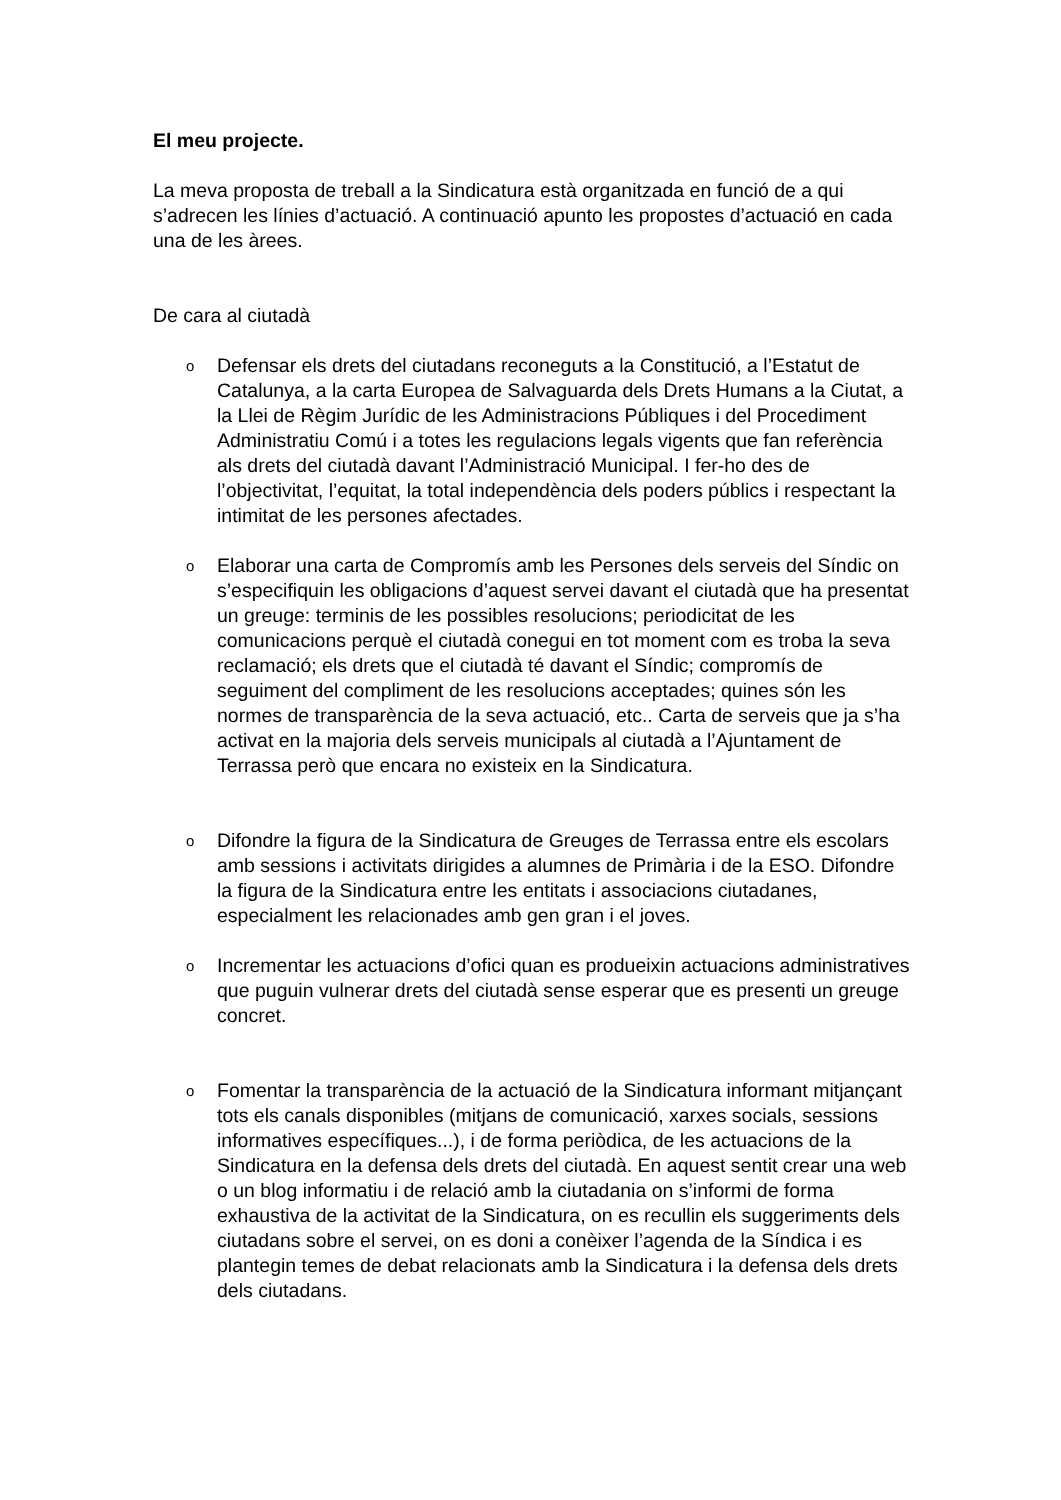El meu projecte.
La meva proposta de treball a la Sindicatura està organitzada en funció de a qui s’adrecen les línies d’actuació. A continuació apunto les propostes d’actuació en cada una de les àrees.
De cara al ciutadà
o
Defensar els drets del ciutadans reconeguts a la Constitució, a l’Estatut de Catalunya, a la carta Europea de Salvaguarda dels Drets Humans a la Ciutat, a la Llei de Règim Jurídic de les Administracions Públiques i del Procediment Administratiu Comú i a totes les regulacions legals vigents que fan referència als drets del ciutadà davant l’Administració Municipal. I fer-ho des de l’objectivitat, l’equitat, la total independència dels poders públics i respectant la intimitat de les persones afectades.
o
Elaborar una carta de Compromís amb les Persones dels serveis del Síndic on s’especifiquin les obligacions d’aquest servei davant el ciutadà que ha presentat un greuge: terminis de les possibles resolucions; periodicitat de les comunicacions perquè el ciutadà conegui en tot moment com es troba la seva reclamació; els drets que el ciutadà té davant el Síndic; compromís de seguiment del compliment de les resolucions acceptades; quines són les normes de transparència de la seva actuació, etc.. Carta de serveis que ja s’ha activat en la majoria dels serveis municipals al ciutadà a l’Ajuntament de Terrassa però que encara no existeix en la Sindicatura.
o
Difondre la figura de la Sindicatura de Greuges de Terrassa entre els escolars amb sessions i activitats dirigides a alumnes de Primària i de la ESO. Difondre la figura de la Sindicatura entre les entitats i associacions ciutadanes, especialment les relacionades amb gen gran i el joves.
o
Incrementar les actuacions d’ofici quan es produeixin actuacions administratives que puguin vulnerar drets del ciutadà sense esperar que es presenti un greuge concret.
o
Fomentar la transparència de la actuació de la Sindicatura informant mitjançant tots els canals disponibles (mitjans de comunicació, xarxes socials, sessions informatives específiques...), i de forma periòdica, de les actuacions de la Sindicatura en la defensa dels drets del ciutadà. En aquest sentit crear una web o un blog informatiu i de relació amb la ciutadania on s’informi de forma exhaustiva de la activitat de la Sindicatura, on es recullin els suggeriments dels ciutadans sobre el servei, on es doni a conèixer l’agenda de la Síndica i es plantegin temes de debat relacionats amb la Sindicatura i la defensa dels drets dels ciutadans.